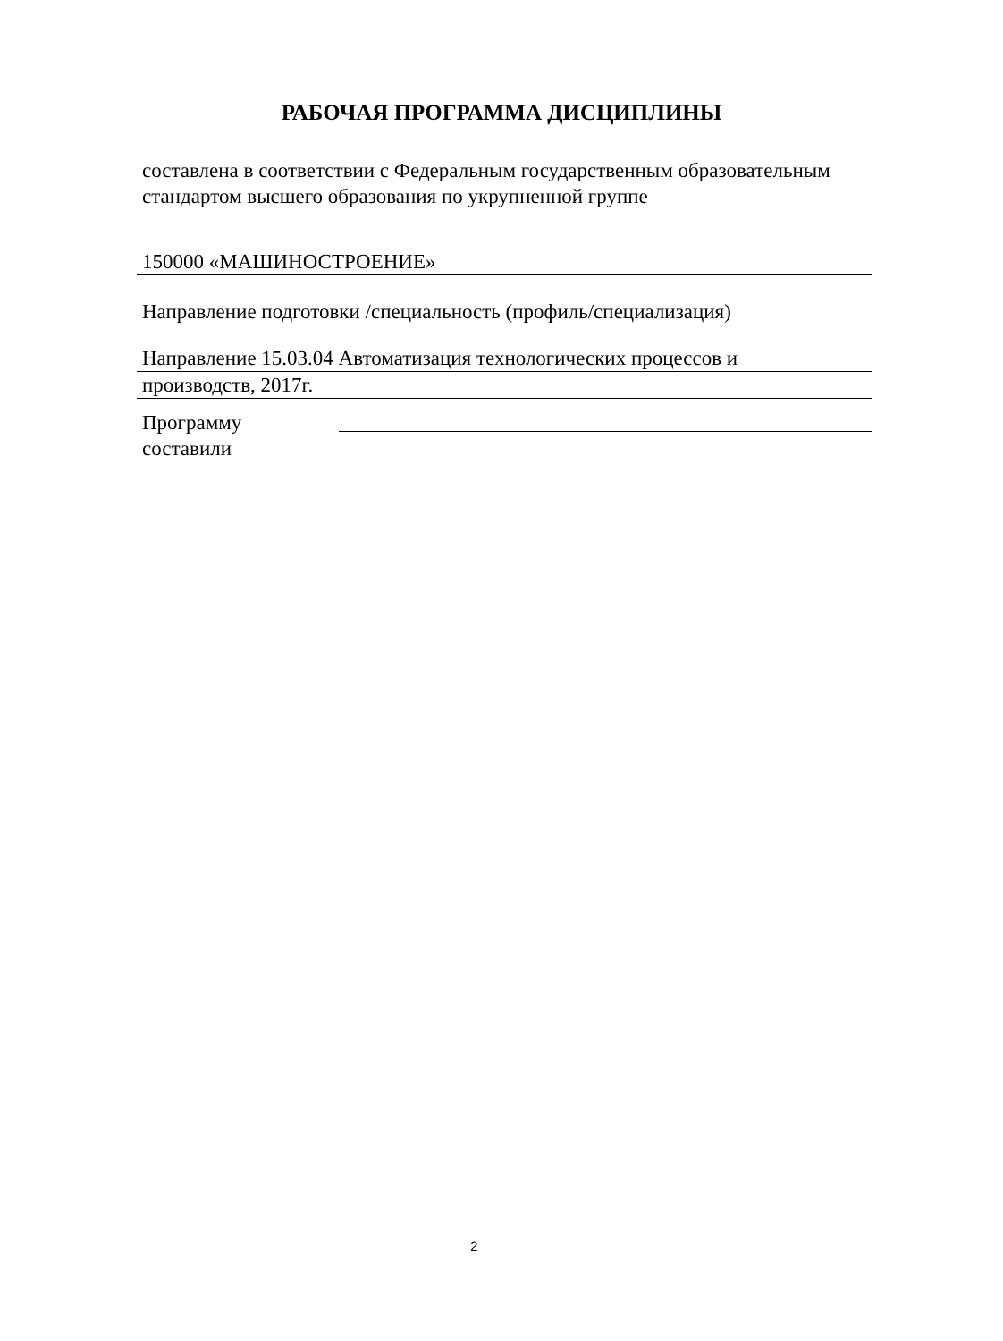РАБОЧАЯ ПРОГРАММА ДИСЦИПЛИНЫ
составлена в соответствии с Федеральным государственным образовательным стандартом высшего образования по укрупненной группе
150000 «МАШИНОСТРОЕНИЕ»
Направление подготовки /специальность (профиль/специализация)
Направление 15.03.04 Автоматизация технологических процессов и
производств, 2017г.
Программу составили
2